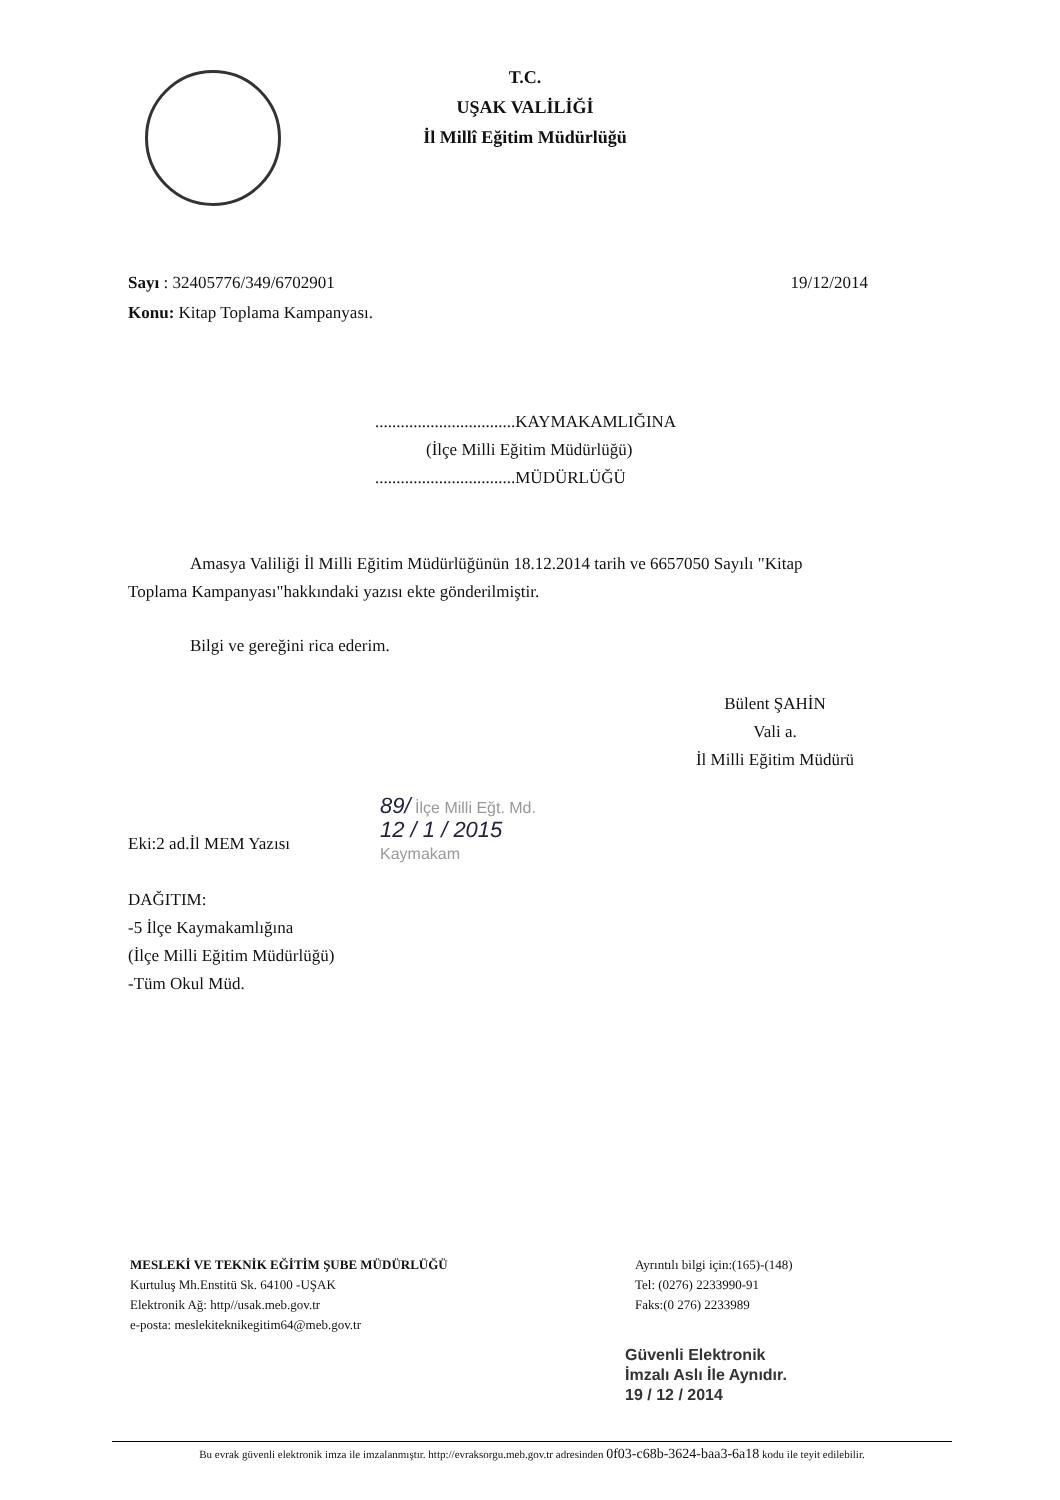T.C.
UŞAK VALİLİĞİ
İl Millî Eğitim Müdürlüğü
19/12/2014 Sayı : 32405776/349/6702901
Konu: Kitap Toplama Kampanyası.
.................................KAYMAKAMLIĞINA
(İlçe Milli Eğitim Müdürlüğü)
.................................MÜDÜRLÜĞÜ
Amasya Valiliği İl Milli Eğitim Müdürlüğünün 18.12.2014 tarih ve 6657050 Sayılı "Kitap Toplama Kampanyası"hakkındaki yazısı ekte gönderilmiştir.
Bilgi ve gereğini rica ederim.
Bülent ŞAHİN
Vali a.
İl Milli Eğitim Müdürü
89/ İlçe Milli Eğt. Md.
12 / 1 / 2015
Kaymakam
Eki:2 ad.İl MEM Yazısı
DAĞITIM:
-5 İlçe Kaymakamlığına
(İlçe Milli Eğitim Müdürlüğü)
-Tüm Okul Müd.
MESLEKİ VE TEKNİK EĞİTİM ŞUBE MÜDÜRLÜĞÜ
Kurtuluş Mh.Enstitü Sk. 64100 -UŞAK
Elektronik Ağ: http//usak.meb.gov.tr
e-posta: meslekiteknikegitim64@meb.gov.tr
Ayrıntılı bilgi için:(165)-(148)
Tel: (0276) 2233990-91
Faks:(0 276) 2233989
Güvenli Elektronik
İmzalı Aslı İle Aynıdır.
19 / 12 / 2014
Bu evrak güvenli elektronik imza ile imzalanmıştır. http://evraksorgu.meb.gov.tr adresinden 0f03-c68b-3624-baa3-6a18 kodu ile teyit edilebilir.